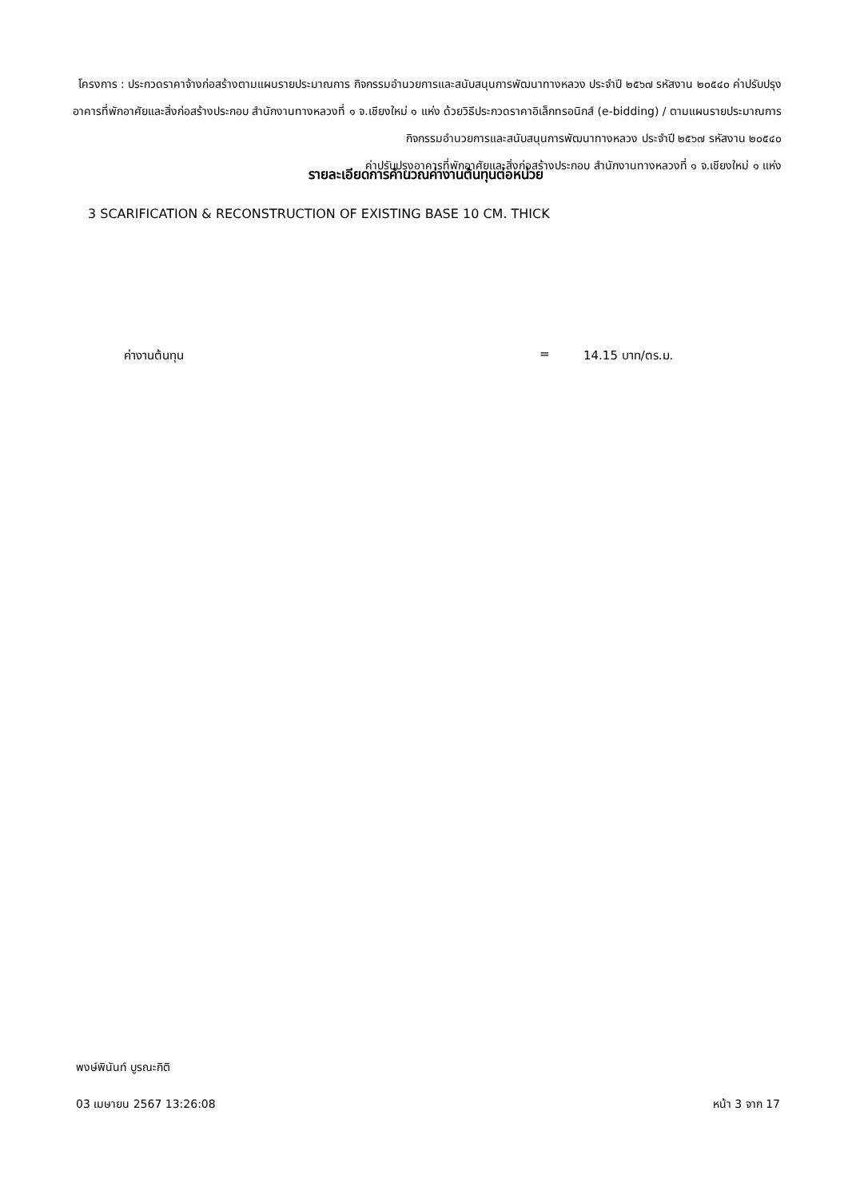โครงการ : ประกวดราคาจ้างก่อสร้างตามแผนรายประมาณการ กิจกรรมอำนวยการและสนับสนุนการพัฒนาทางหลวง ประจำปี ๒๕๖๗ รหัสงาน ๒๐๕๔๐ ค่าปรับปรุงอาคารที่พักอาศัยและสิ่งก่อสร้างประกอบ สำนักงานทางหลวงที่ ๑ จ.เชียงใหม่ ๑ แห่ง ด้วยวิธีประกวดราคาอิเล็กทรอนิกส์ (e-bidding) / ตามแผนรายประมาณการ กิจกรรมอำนวยการและสนับสนุนการพัฒนาทางหลวง ประจำปี ๒๕๖๗ รหัสงาน ๒๐๕๔๐
ค่าปรับปรุงอาคารที่พักอาศัยและสิ่งก่อสร้างประกอบ สำนักงานทางหลวงที่ ๑ จ.เชียงใหม่ ๑ แห่ง
รายละเอียดการคำนวณค่างานต้นทุนต่อหน่วย
3 SCARIFICATION & RECONSTRUCTION OF EXISTING BASE 10 CM. THICK
ค่างานต้นทุน = 14.15 บาท/ตร.ม.
พงษ์พินันท์ บูรณะกิติ
03 เมษายน 2567 13:26:08 หน้า 3 จาก 17